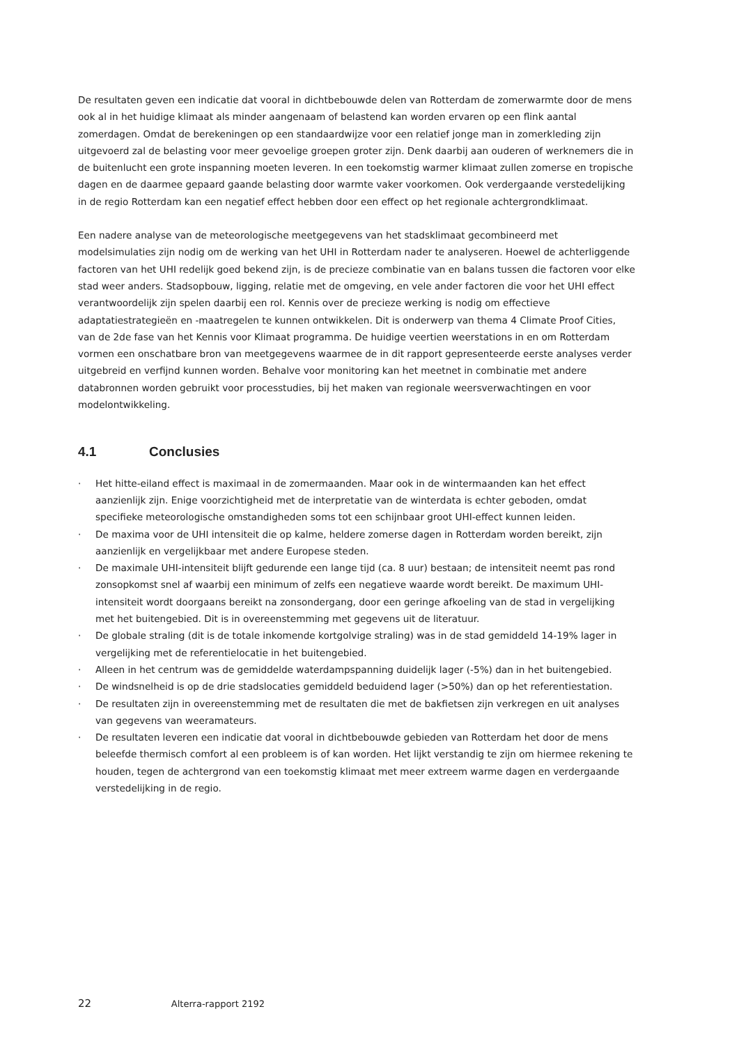De resultaten geven een indicatie dat vooral in dichtbebouwde delen van Rotterdam de zomerwarmte door de mens ook al in het huidige klimaat als minder aangenaam of belastend kan worden ervaren op een flink aantal zomerdagen. Omdat de berekeningen op een standaardwijze voor een relatief jonge man in zomerkleding zijn uitgevoerd zal de belasting voor meer gevoelige groepen groter zijn. Denk daarbij aan ouderen of werknemers die in de buitenlucht een grote inspanning moeten leveren. In een toekomstig warmer klimaat zullen zomerse en tropische dagen en de daarmee gepaard gaande belasting door warmte vaker voorkomen. Ook verdergaande verstedelijking in de regio Rotterdam kan een negatief effect hebben door een effect op het regionale achtergrondklimaat.
Een nadere analyse van de meteorologische meetgegevens van het stadsklimaat gecombineerd met modelsimulaties zijn nodig om de werking van het UHI in Rotterdam nader te analyseren. Hoewel de achterliggende factoren van het UHI redelijk goed bekend zijn, is de precieze combinatie van en balans tussen die factoren voor elke stad weer anders. Stadsopbouw, ligging, relatie met de omgeving, en vele ander factoren die voor het UHI effect verantwoordelijk zijn spelen daarbij een rol. Kennis over de precieze werking is nodig om effectieve adaptatiestrategieën en -maatregelen te kunnen ontwikkelen. Dit is onderwerp van thema 4 Climate Proof Cities, van de 2de fase van het Kennis voor Klimaat programma. De huidige veertien weerstations in en om Rotterdam vormen een onschatbare bron van meetgegevens waarmee de in dit rapport gepresenteerde eerste analyses verder uitgebreid en verfijnd kunnen worden. Behalve voor monitoring kan het meetnet in combinatie met andere databronnen worden gebruikt voor processtudies, bij het maken van regionale weersverwachtingen en voor modelontwikkeling.
4.1 Conclusies
· Het hitte-eiland effect is maximaal in de zomermaanden. Maar ook in de wintermaanden kan het effect aanzienlijk zijn. Enige voorzichtigheid met de interpretatie van de winterdata is echter geboden, omdat specifieke meteorologische omstandigheden soms tot een schijnbaar groot UHI-effect kunnen leiden.
· De maxima voor de UHI intensiteit die op kalme, heldere zomerse dagen in Rotterdam worden bereikt, zijn aanzienlijk en vergelijkbaar met andere Europese steden.
· De maximale UHI-intensiteit blijft gedurende een lange tijd (ca. 8 uur) bestaan; de intensiteit neemt pas rond zonsopkomst snel af waarbij een minimum of zelfs een negatieve waarde wordt bereikt. De maximum UHI-intensiteit wordt doorgaans bereikt na zonsondergang, door een geringe afkoeling van de stad in vergelijking met het buitengebied. Dit is in overeenstemming met gegevens uit de literatuur.
· De globale straling (dit is de totale inkomende kortgolvige straling) was in de stad gemiddeld 14-19% lager in vergelijking met de referentielocatie in het buitengebied.
· Alleen in het centrum was de gemiddelde waterdampspanning duidelijk lager (-5%) dan in het buitengebied.
· De windsnelheid is op de drie stadslocaties gemiddeld beduidend lager (>50%) dan op het referentiestation.
· De resultaten zijn in overeenstemming met de resultaten die met de bakfietsen zijn verkregen en uit analyses van gegevens van weeramateurs.
· De resultaten leveren een indicatie dat vooral in dichtbebouwde gebieden van Rotterdam het door de mens beleefde thermisch comfort al een probleem is of kan worden. Het lijkt verstandig te zijn om hiermee rekening te houden, tegen de achtergrond van een toekomstig klimaat met meer extreem warme dagen en verdergaande verstedelijking in de regio.
22 Alterra-rapport 2192